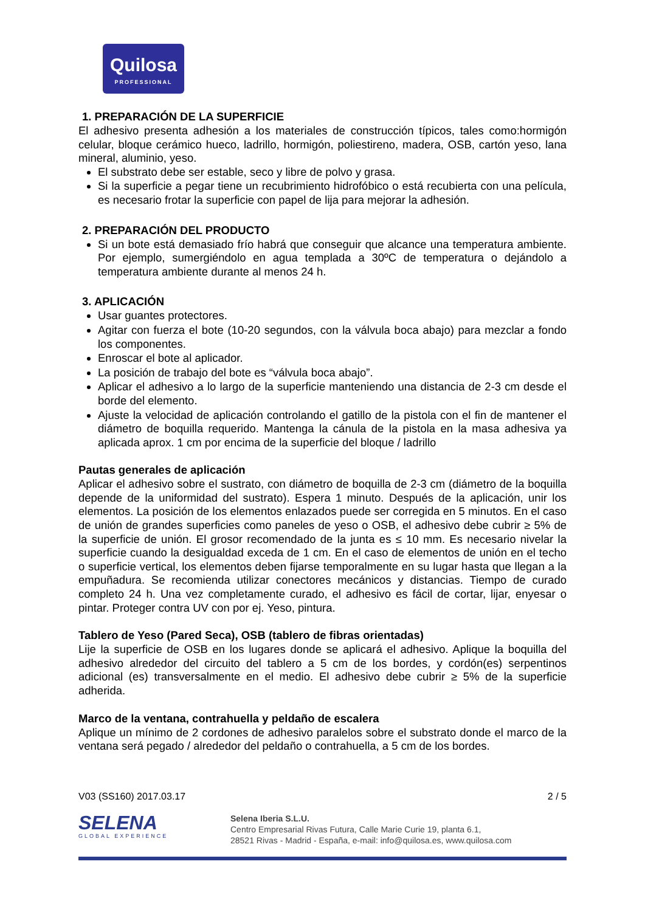Quilosa
PROFESSIONAL
1. PREPARACIÓN DE LA SUPERFICIE
El adhesivo presenta adhesión a los materiales de construcción típicos, tales como:hormigón celular, bloque cerámico hueco, ladrillo, hormigón, poliestireno, madera, OSB, cartón yeso, lana mineral, aluminio, yeso.
El substrato debe ser estable, seco y libre de polvo y grasa.
Si la superficie a pegar tiene un recubrimiento hidrofóbico o está recubierta con una película, es necesario frotar la superficie con papel de lija para mejorar la adhesión.
2. PREPARACIÓN DEL PRODUCTO
Si un bote está demasiado frío habrá que conseguir que alcance una temperatura ambiente. Por ejemplo, sumergiéndolo en agua templada a 30ºC de temperatura o dejándolo a temperatura ambiente durante al menos 24 h.
3. APLICACIÓN
Usar guantes protectores.
Agitar con fuerza el bote (10-20 segundos, con la válvula boca abajo) para mezclar a fondo los componentes.
Enroscar el bote al aplicador.
La posición de trabajo del bote es “válvula boca abajo”.
Aplicar el adhesivo a lo largo de la superficie manteniendo una distancia de 2-3 cm desde el borde del elemento.
Ajuste la velocidad de aplicación controlando el gatillo de la pistola con el fin de mantener el diámetro de boquilla requerido. Mantenga la cánula de la pistola en la masa adhesiva ya aplicada aprox. 1 cm por encima de la superficie del bloque / ladrillo
Pautas generales de aplicación
Aplicar el adhesivo sobre el sustrato, con diámetro de boquilla de 2-3 cm (diámetro de la boquilla depende de la uniformidad del sustrato). Espera 1 minuto. Después de la aplicación, unir los elementos. La posición de los elementos enlazados puede ser corregida en 5 minutos. En el caso de unión de grandes superficies como paneles de yeso o OSB, el adhesivo debe cubrir ≥ 5% de la superficie de unión. El grosor recomendado de la junta es ≤ 10 mm. Es necesario nivelar la superficie cuando la desigualdad exceda de 1 cm. En el caso de elementos de unión en el techo o superficie vertical, los elementos deben fijarse temporalmente en su lugar hasta que llegan a la empuñadura. Se recomienda utilizar conectores mecánicos y distancias. Tiempo de curado completo 24 h. Una vez completamente curado, el adhesivo es fácil de cortar, lijar, enyesar o pintar. Proteger contra UV con por ej. Yeso, pintura.
Tablero de Yeso (Pared Seca), OSB (tablero de fibras orientadas)
Lije la superficie de OSB en los lugares donde se aplicará el adhesivo. Aplique la boquilla del adhesivo alrededor del circuito del tablero a 5 cm de los bordes, y cordón(es) serpentinos adicional (es) transversalmente en el medio. El adhesivo debe cubrir ≥ 5% de la superficie adherida.
Marco de la ventana, contrahuella y peldaño de escalera
Aplique un mínimo de 2 cordones de adhesivo paralelos sobre el substrato donde el marco de la ventana será pegado / alrededor del peldaño o contrahuella, a 5 cm de los bordes.
V03 (SS160) 2017.03.17 2 / 5
SELENA
GLOBAL EXPERIENCE
Selena Iberia S.L.U.
Centro Empresarial Rivas Futura, Calle Marie Curie 19, planta 6.1,
28521 Rivas - Madrid - España, e-mail: info@quilosa.es, www.quilosa.com